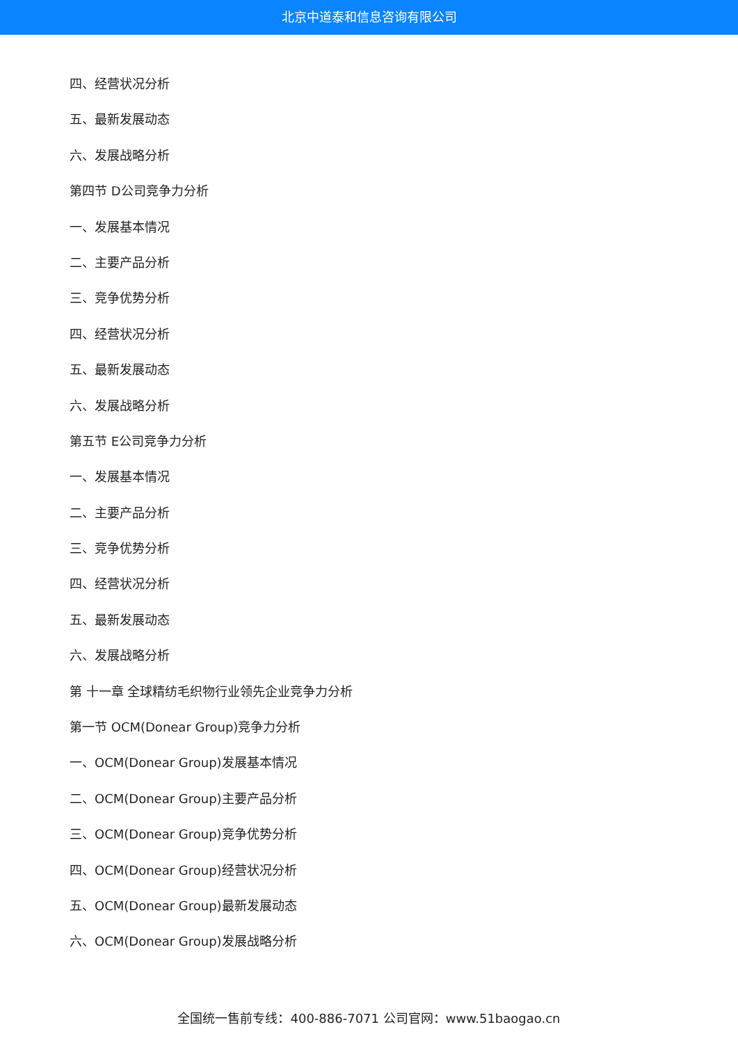北京中道泰和信息咨询有限公司
四、经营状况分析
五、最新发展动态
六、发展战略分析
第四节 D公司竞争力分析
一、发展基本情况
二、主要产品分析
三、竞争优势分析
四、经营状况分析
五、最新发展动态
六、发展战略分析
第五节 E公司竞争力分析
一、发展基本情况
二、主要产品分析
三、竞争优势分析
四、经营状况分析
五、最新发展动态
六、发展战略分析
第 十一章 全球精纺毛织物行业领先企业竞争力分析
第一节 OCM(Donear Group)竞争力分析
一、OCM(Donear Group)发展基本情况
二、OCM(Donear Group)主要产品分析
三、OCM(Donear Group)竞争优势分析
四、OCM(Donear Group)经营状况分析
五、OCM(Donear Group)最新发展动态
六、OCM(Donear Group)发展战略分析
全国统一售前专线：400-886-7071 公司官网：www.51baogao.cn